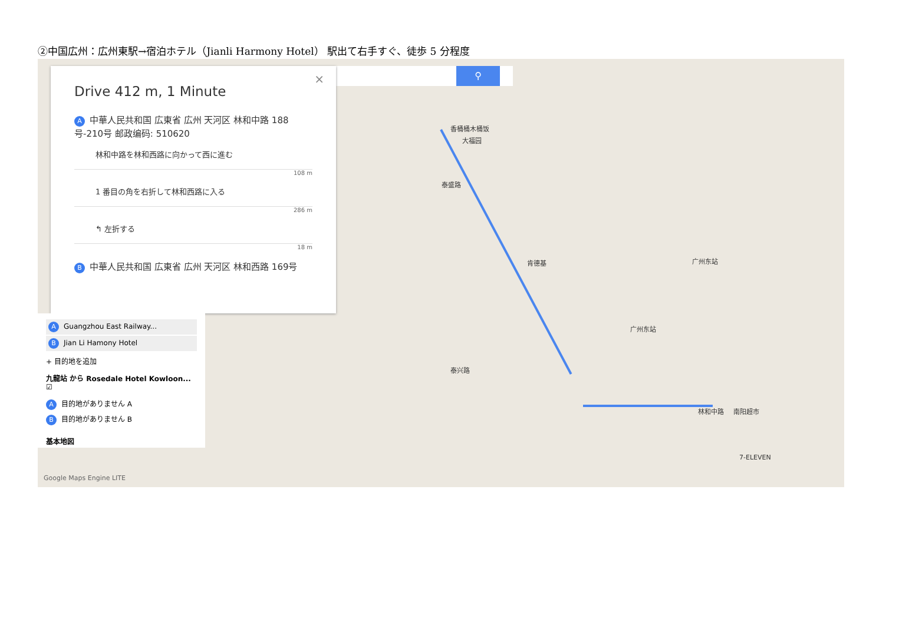②中国広州：広州東駅→宿泊ホテル（Jianli Harmony Hotel） 駅出て右手すぐ、徒歩 5 分程度
⚲
香桶桶木桶饭
大福园
泰盛路
肯德基 广州东站
广州东站
林和中路 南阳超市
7-ELEVEN
泰兴路
Google Maps Engine LITE
×
Drive 412 m, 1 Minute
A中華人民共和国 広東省 広州 天河区 林和中路 188号-210号 邮政编码: 510620
林和中路を林和西路に向かって西に進む
108 m
1 番目の角を右折して林和西路に入る
286 m
↰ 左折する
18 m
B中華人民共和国 広東省 広州 天河区 林和西路 169号
A Guangzhou East Railway...
B Jian Li Hamony Hotel
+ 目的地を追加
九龍站 から Rosedale Hotel Kowloon... ☑
A目的地がありません A
B目的地がありません B
基本地図